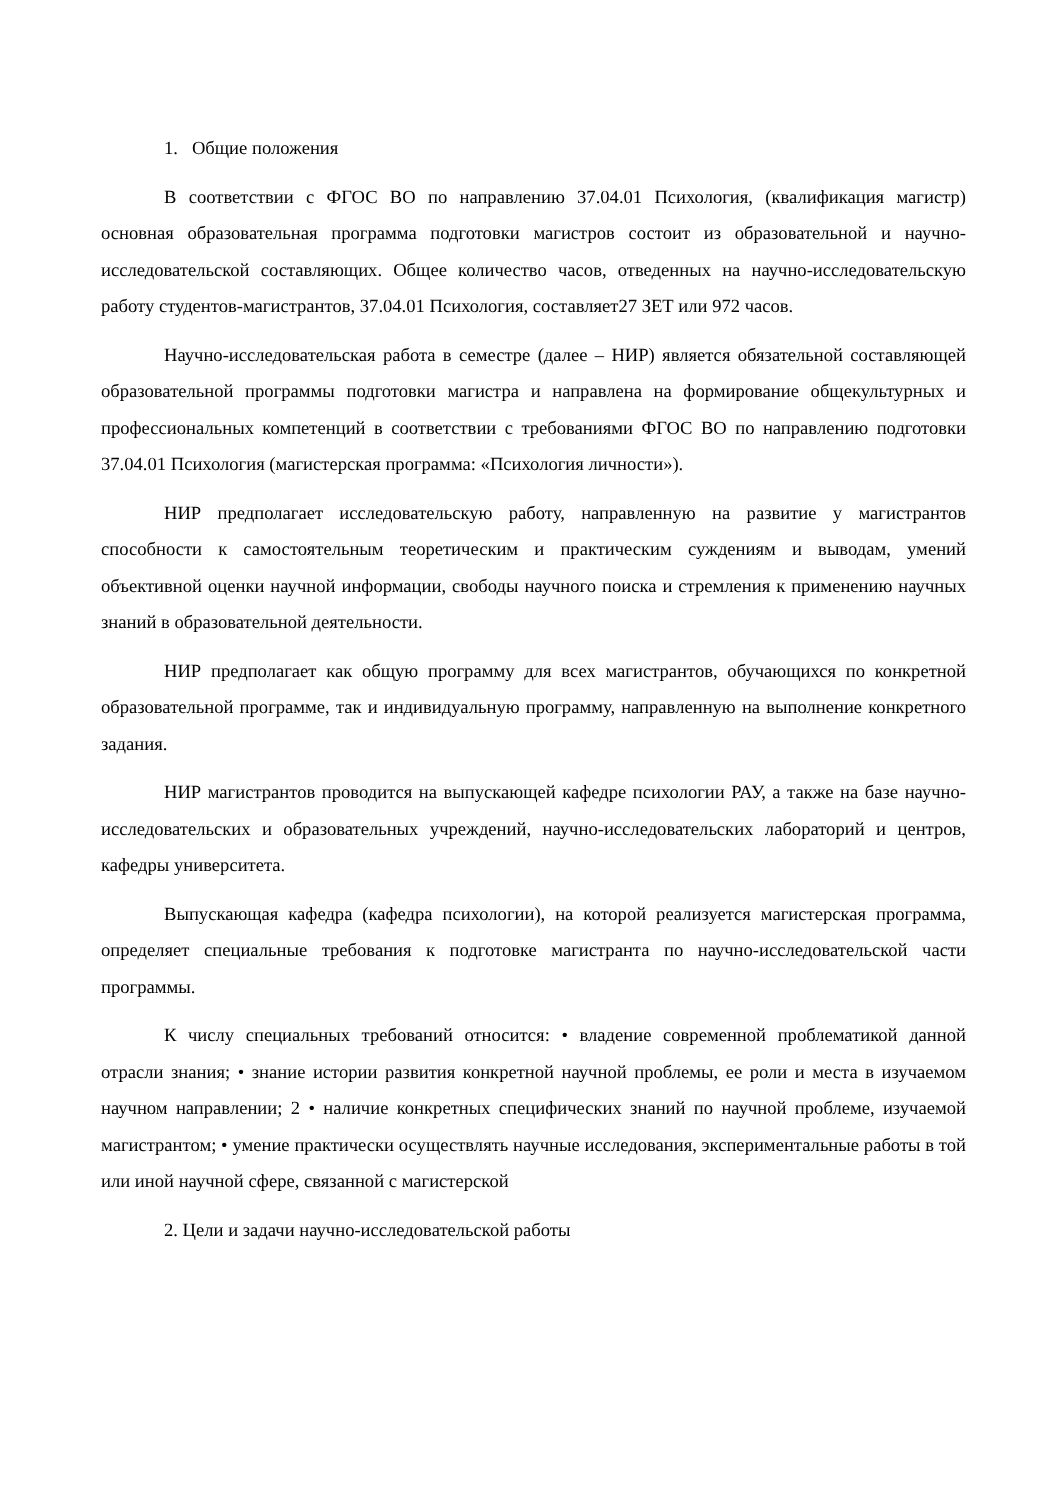1. Общие положения
В соответствии с ФГОС ВО по направлению 37.04.01 Психология, (квалификация магистр) основная образовательная программа подготовки магистров состоит из образовательной и научно-исследовательской составляющих. Общее количество часов, отведенных на научно-исследовательскую работу студентов-магистрантов, 37.04.01 Психология, составляет27 ЗЕТ или 972 часов.
Научно-исследовательская работа в семестре (далее – НИР) является обязательной составляющей образовательной программы подготовки магистра и направлена на формирование общекультурных и профессиональных компетенций в соответствии с требованиями ФГОС ВО по направлению подготовки 37.04.01 Психология (магистерская программа: «Психология личности»).
НИР предполагает исследовательскую работу, направленную на развитие у магистрантов способности к самостоятельным теоретическим и практическим суждениям и выводам, умений объективной оценки научной информации, свободы научного поиска и стремления к применению научных знаний в образовательной деятельности.
НИР предполагает как общую программу для всех магистрантов, обучающихся по конкретной образовательной программе, так и индивидуальную программу, направленную на выполнение конкретного задания.
НИР магистрантов проводится на выпускающей кафедре психологии РАУ, а также на базе научно-исследовательских и образовательных учреждений, научно-исследовательских лабораторий и центров, кафедры университета.
Выпускающая кафедра (кафедра психологии), на которой реализуется магистерская программа, определяет специальные требования к подготовке магистранта по научно-исследовательской части программы.
К числу специальных требований относится: • владение современной проблематикой данной отрасли знания; • знание истории развития конкретной научной проблемы, ее роли и места в изучаемом научном направлении; 2 • наличие конкретных специфических знаний по научной проблеме, изучаемой магистрантом; • умение практически осуществлять научные исследования, экспериментальные работы в той или иной научной сфере, связанной с магистерской
2. Цели и задачи научно-исследовательской работы